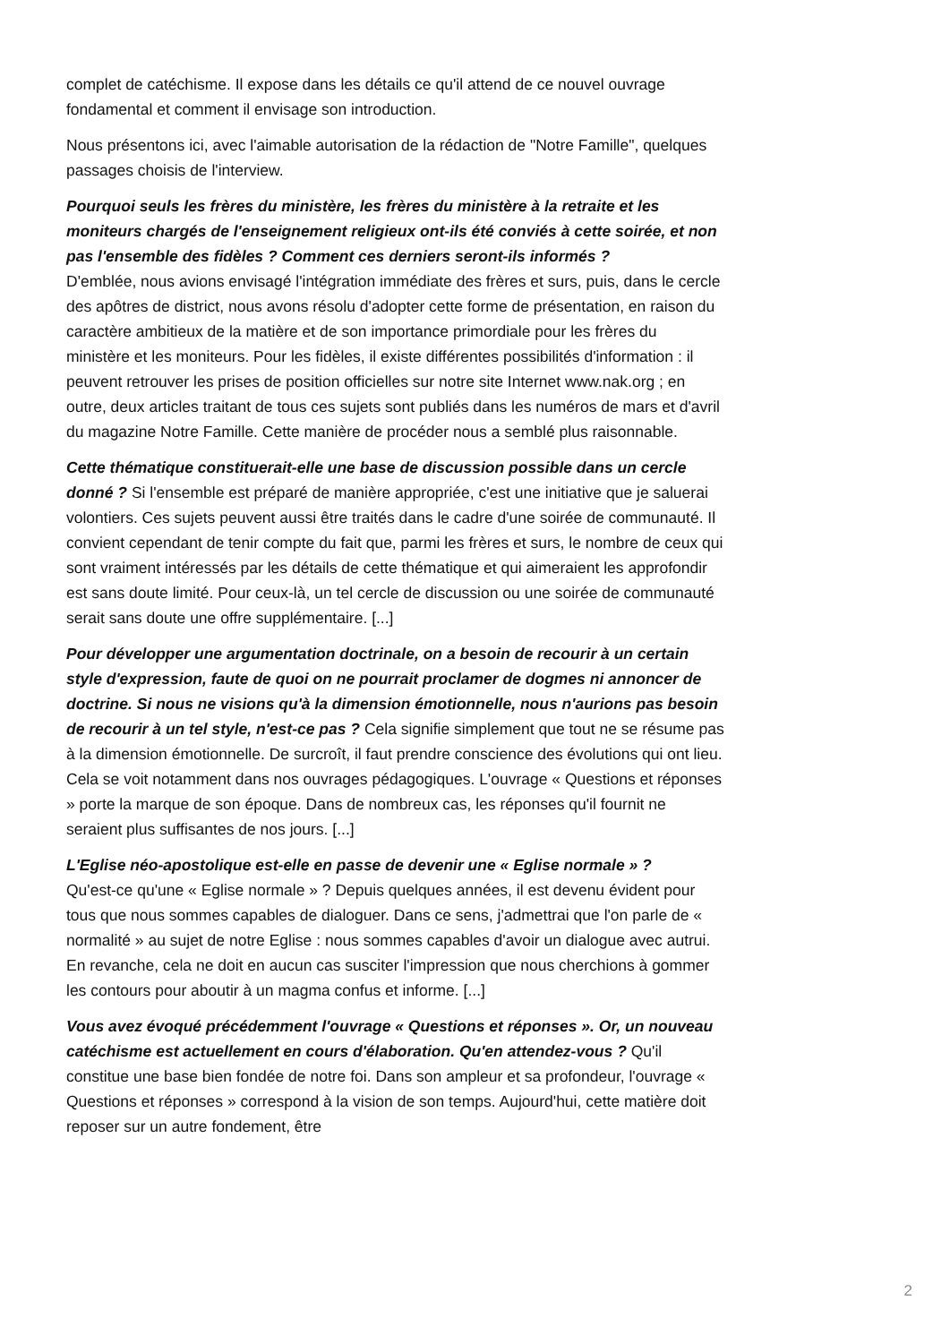complet de catéchisme. Il expose dans les détails ce qu'il attend de ce nouvel ouvrage fondamental et comment il envisage son introduction.
Nous présentons ici, avec l'aimable autorisation de la rédaction de "Notre Famille", quelques passages choisis de l'interview.
Pourquoi seuls les frères du ministère, les frères du ministère à la retraite et les moniteurs chargés de l'enseignement religieux ont-ils été conviés à cette soirée, et non pas l'ensemble des fidèles ? Comment ces derniers seront-ils informés ?
D'emblée, nous avions envisagé l'intégration immédiate des frères et surs, puis, dans le cercle des apôtres de district, nous avons résolu d'adopter cette forme de présentation, en raison du caractère ambitieux de la matière et de son importance primordiale pour les frères du ministère et les moniteurs. Pour les fidèles, il existe différentes possibilités d'information : il peuvent retrouver les prises de position officielles sur notre site Internet www.nak.org ; en outre, deux articles traitant de tous ces sujets sont publiés dans les numéros de mars et d'avril du magazine Notre Famille. Cette manière de procéder nous a semblé plus raisonnable.
Cette thématique constituerait-elle une base de discussion possible dans un cercle donné ? Si l'ensemble est préparé de manière appropriée, c'est une initiative que je saluerai volontiers. Ces sujets peuvent aussi être traités dans le cadre d'une soirée de communauté. Il convient cependant de tenir compte du fait que, parmi les frères et surs, le nombre de ceux qui sont vraiment intéressés par les détails de cette thématique et qui aimeraient les approfondir est sans doute limité. Pour ceux-là, un tel cercle de discussion ou une soirée de communauté serait sans doute une offre supplémentaire. [...]
Pour développer une argumentation doctrinale, on a besoin de recourir à un certain style d'expression, faute de quoi on ne pourrait proclamer de dogmes ni annoncer de doctrine. Si nous ne visions qu'à la dimension émotionnelle, nous n'aurions pas besoin de recourir à un tel style, n'est-ce pas ? Cela signifie simplement que tout ne se résume pas à la dimension émotionnelle. De surcroît, il faut prendre conscience des évolutions qui ont lieu. Cela se voit notamment dans nos ouvrages pédagogiques. L'ouvrage « Questions et réponses » porte la marque de son époque. Dans de nombreux cas, les réponses qu'il fournit ne seraient plus suffisantes de nos jours. [...]
L'Eglise néo-apostolique est-elle en passe de devenir une « Eglise normale » ?
Qu'est-ce qu'une « Eglise normale » ? Depuis quelques années, il est devenu évident pour tous que nous sommes capables de dialoguer. Dans ce sens, j'admettrai que l'on parle de « normalité » au sujet de notre Eglise : nous sommes capables d'avoir un dialogue avec autrui. En revanche, cela ne doit en aucun cas susciter l'impression que nous cherchions à gommer les contours pour aboutir à un magma confus et informe. [...]
Vous avez évoqué précédemment l'ouvrage « Questions et réponses ». Or, un nouveau catéchisme est actuellement en cours d'élaboration. Qu'en attendez-vous ? Qu'il constitue une base bien fondée de notre foi. Dans son ampleur et sa profondeur, l'ouvrage « Questions et réponses » correspond à la vision de son temps. Aujourd'hui, cette matière doit reposer sur un autre fondement, être
2